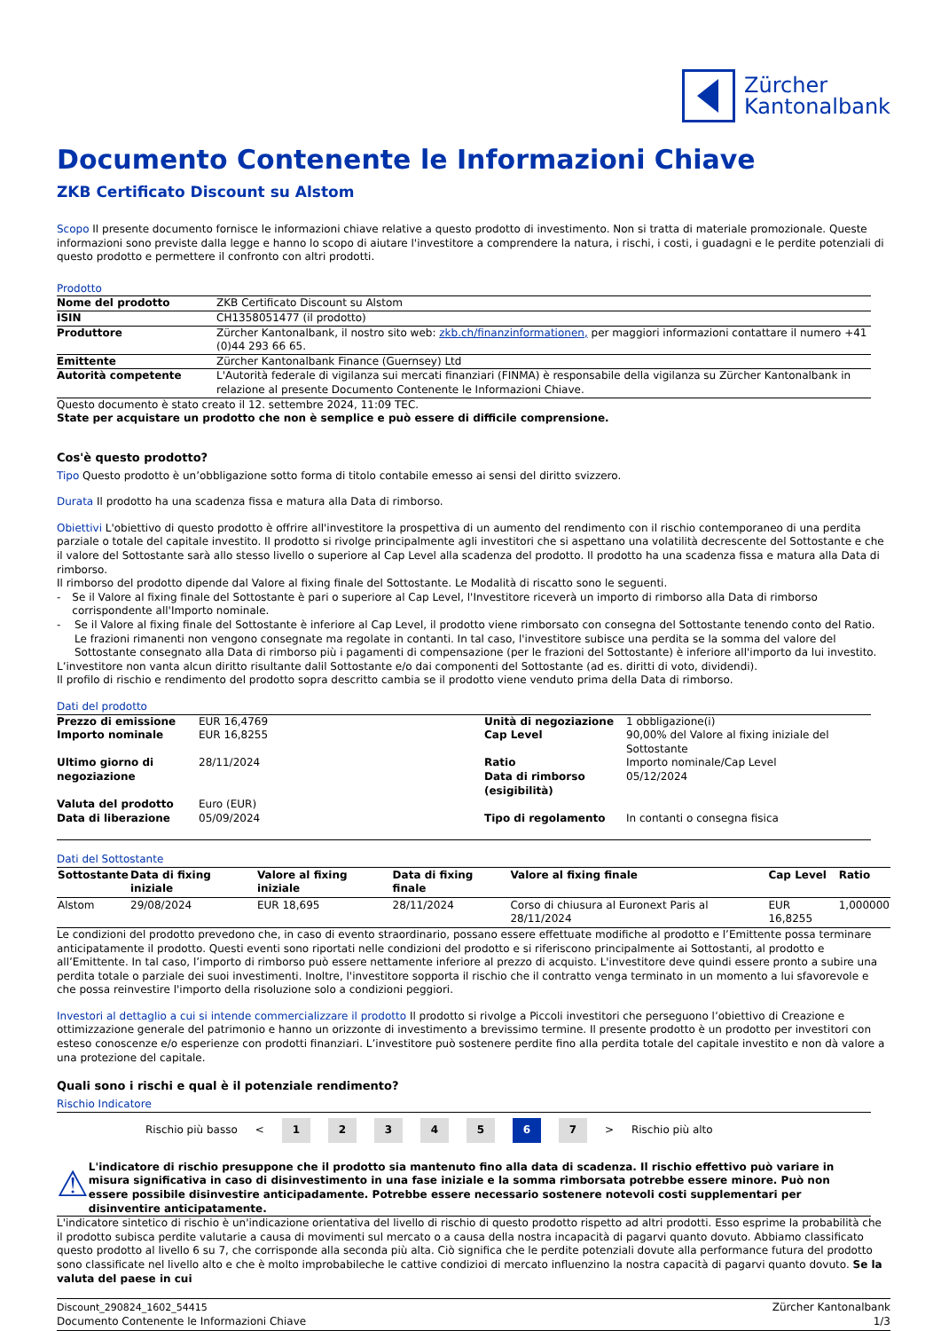Zürcher
Kantonalbank
Documento Contenente le Informazioni Chiave
ZKB Certificato Discount su Alstom
Scopo Il presente documento fornisce le informazioni chiave relative a questo prodotto di investimento. Non si tratta di materiale promozionale. Queste informazioni sono previste dalla legge e hanno lo scopo di aiutare l'investitore a comprendere la natura, i rischi, i costi, i guadagni e le perdite potenziali di questo prodotto e permettere il confronto con altri prodotti.
Prodotto
| Nome del prodotto | ZKB Certificato Discount su Alstom |
| ISIN | CH1358051477 (il prodotto) |
| Produttore | Zürcher Kantonalbank, il nostro sito web: zkb.ch/finanzinformationen, per maggiori informazioni contattare il numero +41 (0)44 293 66 65. |
| Emittente | Zürcher Kantonalbank Finance (Guernsey) Ltd |
| Autorità competente | L'Autorità federale di vigilanza sui mercati finanziari (FINMA) è responsabile della vigilanza su Zürcher Kantonalbank in relazione al presente Documento Contenente le Informazioni Chiave. |
Questo documento è stato creato il 12. settembre 2024, 11:09 TEC.
State per acquistare un prodotto che non è semplice e può essere di difficile comprensione.
Cos'è questo prodotto?
Tipo Questo prodotto è un’obbligazione sotto forma di titolo contabile emesso ai sensi del diritto svizzero.
Durata Il prodotto ha una scadenza fissa e matura alla Data di rimborso.
Obiettivi L'obiettivo di questo prodotto è offrire all'investitore la prospettiva di un aumento del rendimento con il rischio contemporaneo di una perdita parziale o totale del capitale investito. Il prodotto si rivolge principalmente agli investitori che si aspettano una volatilità decrescente del Sottostante e che il valore del Sottostante sarà allo stesso livello o superiore al Cap Level alla scadenza del prodotto. Il prodotto ha una scadenza fissa e matura alla Data di rimborso.
Il rimborso del prodotto dipende dal Valore al fixing finale del Sottostante. Le Modalità di riscatto sono le seguenti.
- Se il Valore al fixing finale del Sottostante è pari o superiore al Cap Level, l'Investitore riceverà un importo di rimborso alla Data di rimborso corrispondente all'Importo nominale.
- Se il Valore al fixing finale del Sottostante è inferiore al Cap Level, il prodotto viene rimborsato con consegna del Sottostante tenendo conto del Ratio. Le frazioni rimanenti non vengono consegnate ma regolate in contanti. In tal caso, l'investitore subisce una perdita se la somma del valore del Sottostante consegnato alla Data di rimborso più i pagamenti di compensazione (per le frazioni del Sottostante) è inferiore all'importo da lui investito.
L’investitore non vanta alcun diritto risultante dalil Sottostante e/o dai componenti del Sottostante (ad es. diritti di voto, dividendi).
Il profilo di rischio e rendimento del prodotto sopra descritto cambia se il prodotto viene venduto prima della Data di rimborso.
Dati del prodotto
| Prezzo di emissione | EUR 16,4769 | Unità di negoziazione | 1 obbligazione(i) |
| Importo nominale | EUR 16,8255 | Cap Level | 90,00% del Valore al fixing iniziale del Sottostante |
| Ultimo giorno di negoziazione | 28/11/2024 | Ratio Data di rimborso (esigibilità) | Importo nominale/Cap Level 05/12/2024 |
| Valuta del prodotto | Euro (EUR) | | |
| Data di liberazione | 05/09/2024 | Tipo di regolamento | In contanti o consegna fisica |
Dati del Sottostante
| Sottostante | Data di fixing iniziale | Valore al fixing iniziale | Data di fixing finale | Valore al fixing finale | Cap Level | Ratio |
| --- | --- | --- | --- | --- | --- | --- |
| Alstom | 29/08/2024 | EUR 18,695 | 28/11/2024 | Corso di chiusura al Euronext Paris al 28/11/2024 | EUR 16,8255 | 1,000000 |
Le condizioni del prodotto prevedono che, in caso di evento straordinario, possano essere effettuate modifiche al prodotto e l’Emittente possa terminare anticipatamente il prodotto. Questi eventi sono riportati nelle condizioni del prodotto e si riferiscono principalmente ai Sottostanti, al prodotto e all’Emittente. In tal caso, l’importo di rimborso può essere nettamente inferiore al prezzo di acquisto. L'investitore deve quindi essere pronto a subire una perdita totale o parziale dei suoi investimenti. Inoltre, l'investitore sopporta il rischio che il contratto venga terminato in un momento a lui sfavorevole e che possa reinvestire l'importo della risoluzione solo a condizioni peggiori.
Investori al dettaglio a cui si intende commercializzare il prodotto Il prodotto si rivolge a Piccoli investitori che perseguono l’obiettivo di Creazione e ottimizzazione generale del patrimonio e hanno un orizzonte di investimento a brevissimo termine. Il presente prodotto è un prodotto per investitori con esteso conoscenze e/o esperienze con prodotti finanziari. L’investitore può sostenere perdite fino alla perdita totale del capitale investito e non dà valore a una protezione del capitale.
Quali sono i rischi e qual è il potenziale rendimento?
Rischio Indicatore
Rischio più basso <
1 2 3 4 5 6 7
> Rischio più alto
⚠
L'indicatore di rischio presuppone che il prodotto sia mantenuto fino alla data di scadenza. Il rischio effettivo può variare in misura significativa in caso di disinvestimento in una fase iniziale e la somma rimborsata potrebbe essere minore. Può non essere possibile disinvestire anticipadamente. Potrebbe essere necessario sostenere notevoli costi supplementari per disinventire anticipatamente.
L'indicatore sintetico di rischio è un'indicazione orientativa del livello di rischio di questo prodotto rispetto ad altri prodotti. Esso esprime la probabilità che il prodotto subisca perdite valutarie a causa di movimenti sul mercato o a causa della nostra incapacità di pagarvi quanto dovuto. Abbiamo classificato questo prodotto al livello 6 su 7, che corrisponde alla seconda più alta. Ciò significa che le perdite potenziali dovute alla performance futura del prodotto sono classificate nel livello alto e che è molto improbabileche le cattive condizioi di mercato influenzino la nostra capacità di pagarvi quanto dovuto. Se la valuta del paese in cui
Discount_290824_1602_54415
Documento Contenente le Informazioni Chiave
Zürcher Kantonalbank
1/3